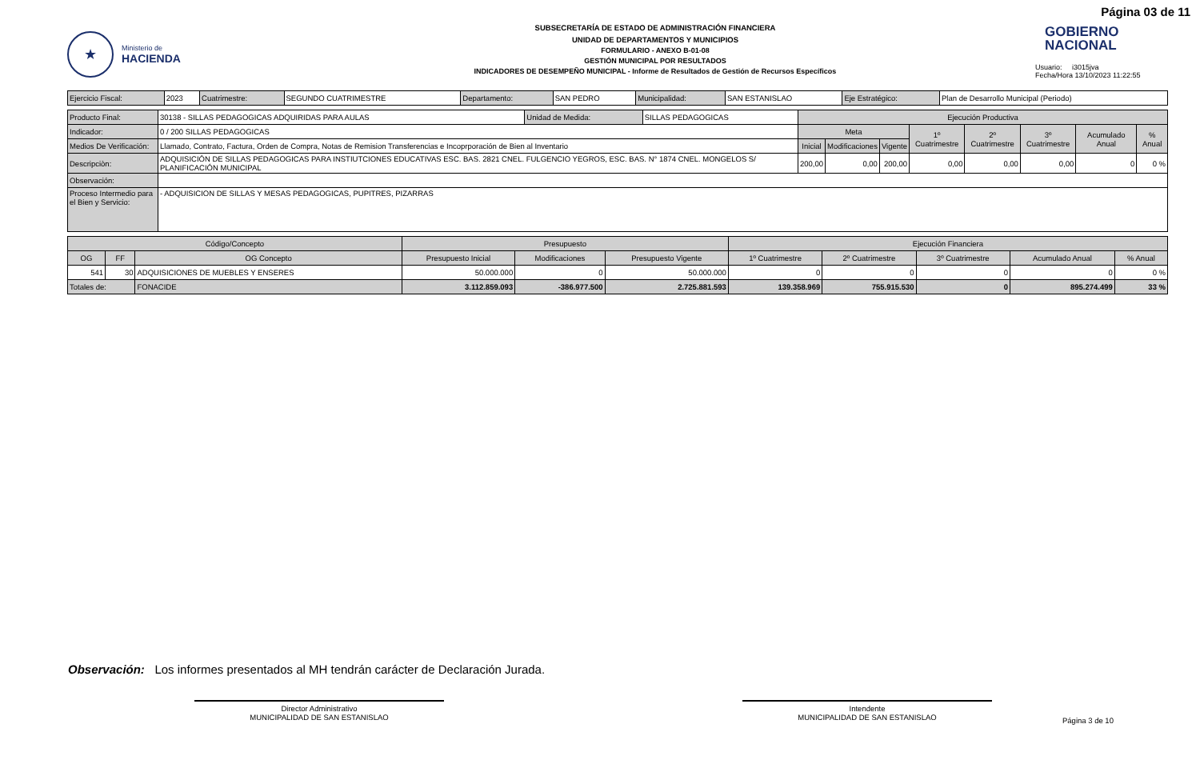Página 03 de 11
★
Ministerio de
HACIENDA
SUBSECRETARÍA DE ESTADO DE ADMINISTRACIÓN FINANCIERA
UNIDAD DE DEPARTAMENTOS Y MUNICIPIOS
FORMULARIO - ANEXO B-01-08
GESTIÓN MUNICIPAL POR RESULTADOS
INDICADORES DE DESEMPEÑO MUNICIPAL - Informe de Resultados de Gestión de Recursos Específicos
GOBIERNO
NACIONAL
Usuario: i3015jva
Fecha/Hora 13/10/2023 11:22:55
| Ejercicio Fiscal: | 2023 | Cuatrimestre: | SEGUNDO CUATRIMESTRE | Departamento: | SAN PEDRO | Municipalidad: | SAN ESTANISLAO | Eje Estratégico: | Plan de Desarrollo Municipal (Periodo) |
| Producto Final: | 30138 - SILLAS PEDAGOGICAS ADQUIRIDAS PARA AULAS | Unidad de Medida: | SILLAS PEDAGOGICAS | Ejecución Productiva | | | | | | | |
| Indicador: | 0 / 200 SILLAS PEDAGOGICAS | | | Meta | | | 1º Cuatrimestre | 2º Cuatrimestre | 3º Cuatrimestre | Acumulado Anual | % Anual |
| Medios De Verificación: | Llamado, Contrato, Factura, Orden de Compra, Notas de Remision Transferencias e Incoprporación de Bien al Inventario | | | Inicial | Modificaciones | Vigente | | | | | |
| Descripciòn: | ADQUISICIÓN DE SILLAS PEDAGOGICAS PARA INSTIUTCIONES EDUCATIVAS ESC. BAS. 2821 CNEL. FULGENCIO YEGROS, ESC. BAS. N° 1874 CNEL. MONGELOS S/ PLANIFICACIÓN MUNICIPAL | | | 200,00 | 0,00 | 200,00 | 0,00 | 0,00 | 0,00 | 0 | 0 % |
| Observación: | | | | | | | | | | | |
| Proceso Intermedio para el Bien y Servicio: | - ADQUISICION DE SILLAS Y MESAS PEDAGOGICAS, PUPITRES, PIZARRAS | | | | | | | | | | |
| Código/Concepto | | | Presupuesto | | | Ejecución Financiera | | | | |
| --- | --- | --- | --- | --- | --- | --- | --- | --- | --- | --- |
| OG | FF | OG Concepto | Presupuesto Inicial | Modificaciones | Presupuesto Vigente | 1º Cuatrimestre | 2º Cuatrimestre | 3º Cuatrimestre | Acumulado Anual | % Anual |
| 541 | 30 | ADQUISICIONES DE MUEBLES Y ENSERES | 50.000.000 | 0 | 50.000.000 | 0 | 0 | 0 | 0 | 0 % |
| Totales de: | | FONACIDE | 3.112.859.093 | -386.977.500 | 2.725.881.593 | 139.358.969 | 755.915.530 | 0 | 895.274.499 | 33 % |
Observación: Los informes presentados al MH tendrán carácter de Declaración Jurada.
Director Administrativo
MUNICIPALIDAD DE SAN ESTANISLAO
Intendente
MUNICIPALIDAD DE SAN ESTANISLAO
Página 3 de 10